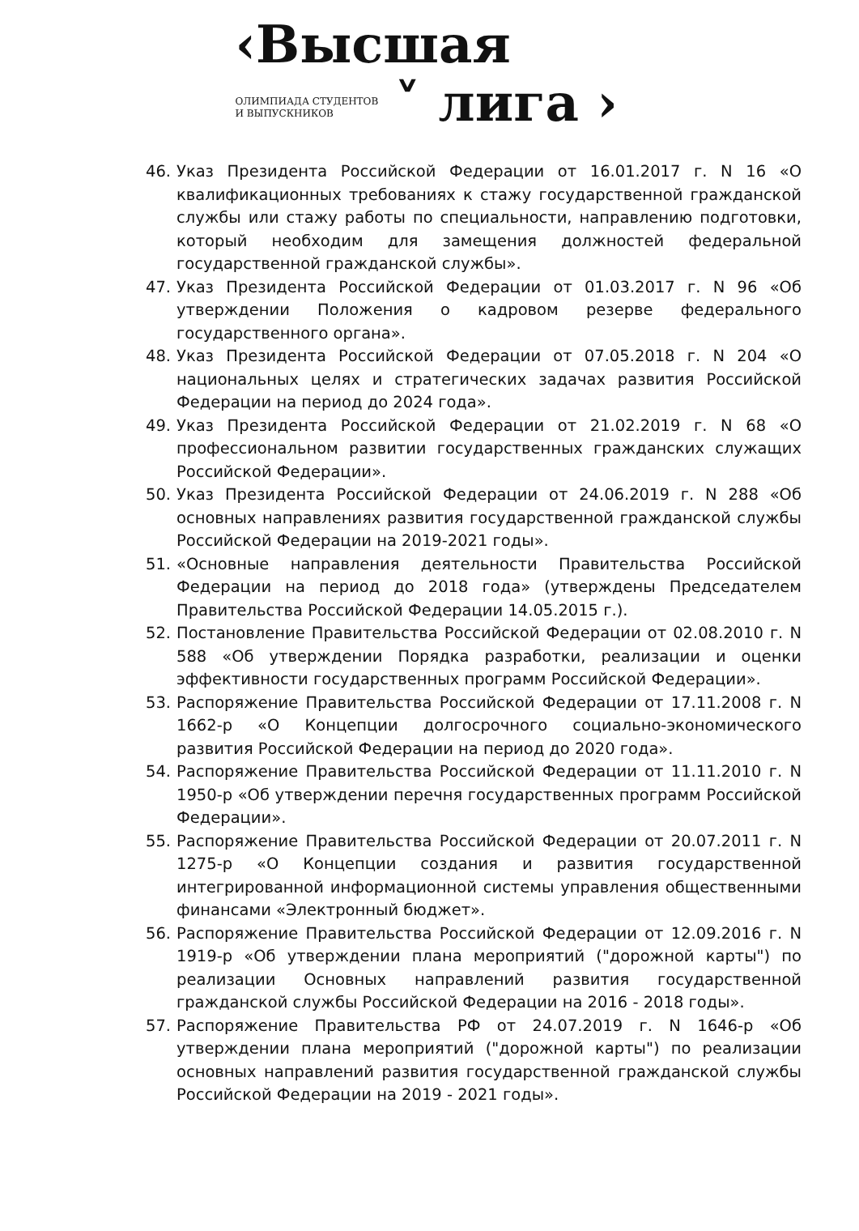‹Высшая
ОЛИМПИАДА СТУДЕНТОВ
И ВЫПУСКНИКОВ
˅ лига ›
46. Указ Президента Российской Федерации от 16.01.2017 г. N 16 «О квалификационных требованиях к стажу государственной гражданской службы или стажу работы по специальности, направлению подготовки, который необходим для замещения должностей федеральной государственной гражданской службы».
47. Указ Президента Российской Федерации от 01.03.2017 г. N 96 «Об утверждении Положения о кадровом резерве федерального государственного органа».
48. Указ Президента Российской Федерации от 07.05.2018 г. N 204 «О национальных целях и стратегических задачах развития Российской Федерации на период до 2024 года».
49. Указ Президента Российской Федерации от 21.02.2019 г. N 68 «О профессиональном развитии государственных гражданских служащих Российской Федерации».
50. Указ Президента Российской Федерации от 24.06.2019 г. N 288 «Об основных направлениях развития государственной гражданской службы Российской Федерации на 2019-2021 годы».
51. «Основные направления деятельности Правительства Российской Федерации на период до 2018 года» (утверждены Председателем Правительства Российской Федерации 14.05.2015 г.).
52. Постановление Правительства Российской Федерации от 02.08.2010 г. N 588 «Об утверждении Порядка разработки, реализации и оценки эффективности государственных программ Российской Федерации».
53. Распоряжение Правительства Российской Федерации от 17.11.2008 г. N 1662-р «О Концепции долгосрочного социально-экономического развития Российской Федерации на период до 2020 года».
54. Распоряжение Правительства Российской Федерации от 11.11.2010 г. N 1950-р «Об утверждении перечня государственных программ Российской Федерации».
55. Распоряжение Правительства Российской Федерации от 20.07.2011 г. N 1275-р «О Концепции создания и развития государственной интегрированной информационной системы управления общественными финансами «Электронный бюджет».
56. Распоряжение Правительства Российской Федерации от 12.09.2016 г. N 1919-р «Об утверждении плана мероприятий ("дорожной карты") по реализации Основных направлений развития государственной гражданской службы Российской Федерации на 2016 - 2018 годы».
57. Распоряжение Правительства РФ от 24.07.2019 г. N 1646-р «Об утверждении плана мероприятий ("дорожной карты") по реализации основных направлений развития государственной гражданской службы Российской Федерации на 2019 - 2021 годы».